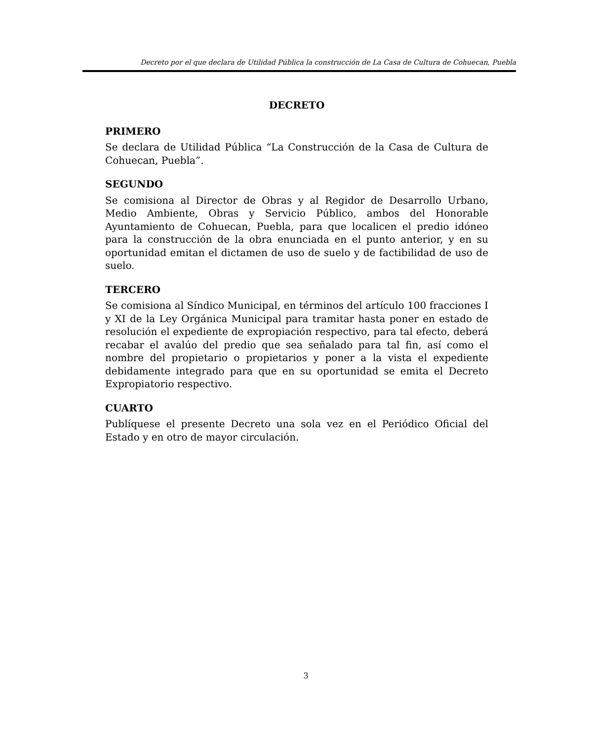Decreto por el que declara de Utilidad Pública la construcción de La Casa de Cultura de Cohuecan, Puebla
DECRETO
PRIMERO
Se declara de Utilidad Pública “La Construcción de la Casa de Cultura de Cohuecan, Puebla”.
SEGUNDO
Se comisiona al Director de Obras y al Regidor de Desarrollo Urbano, Medio Ambiente, Obras y Servicio Público, ambos del Honorable Ayuntamiento de Cohuecan, Puebla, para que localicen el predio idóneo para la construcción de la obra enunciada en el punto anterior, y en su oportunidad emitan el dictamen de uso de suelo y de factibilidad de uso de suelo.
TERCERO
Se comisiona al Síndico Municipal, en términos del artículo 100 fracciones I y XI de la Ley Orgánica Municipal para tramitar hasta poner en estado de resolución el expediente de expropiación respectivo, para tal efecto, deberá recabar el avalúo del predio que sea señalado para tal fin, así como el nombre del propietario o propietarios y poner a la vista el expediente debidamente integrado para que en su oportunidad se emita el Decreto Expropiatorio respectivo.
CUARTO
Publíquese el presente Decreto una sola vez en el Periódico Oficial del Estado y en otro de mayor circulación.
3